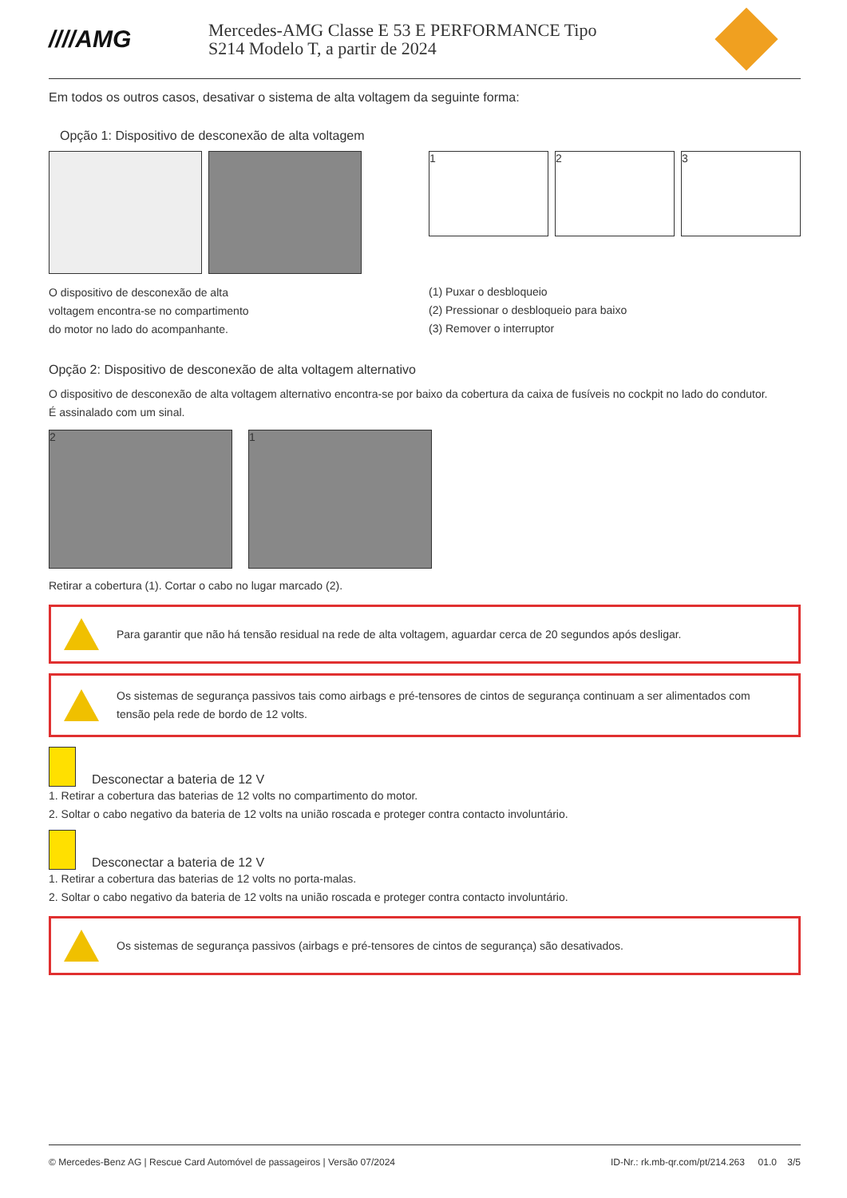////AMG
Mercedes-AMG Classe E 53 E PERFORMANCE Tipo
S214 Modelo T, a partir de 2024
Em todos os outros casos, desativar o sistema de alta voltagem da seguinte forma:
Opção 1: Dispositivo de desconexão de alta voltagem
O dispositivo de desconexão de alta
voltagem encontra-se no compartimento
do motor no lado do acompanhante.
1 2 3
(1) Puxar o desbloqueio
(2) Pressionar o desbloqueio para baixo
(3) Remover o interruptor
Opção 2: Dispositivo de desconexão de alta voltagem alternativo
O dispositivo de desconexão de alta voltagem alternativo encontra-se por baixo da cobertura da caixa de fusíveis no cockpit no lado do condutor.
É assinalado com um sinal.
2 1
Retirar a cobertura (1). Cortar o cabo no lugar marcado (2).
Para garantir que não há tensão residual na rede de alta voltagem, aguardar cerca de 20 segundos após desligar.
Os sistemas de segurança passivos tais como airbags e pré-tensores de cintos de segurança continuam a ser alimentados com tensão pela rede de bordo de 12 volts.
Desconectar a bateria de 12 V
1. Retirar a cobertura das baterias de 12 volts no compartimento do motor.
2. Soltar o cabo negativo da bateria de 12 volts na união roscada e proteger contra contacto involuntário.
Desconectar a bateria de 12 V
1. Retirar a cobertura das baterias de 12 volts no porta-malas.
2. Soltar o cabo negativo da bateria de 12 volts na união roscada e proteger contra contacto involuntário.
Os sistemas de segurança passivos (airbags e pré-tensores de cintos de segurança) são desativados.
© Mercedes-Benz AG | Rescue Card Automóvel de passageiros | Versão 07/2024 ID-Nr.: rk.mb-qr.com/pt/214.263 01.0 3/5